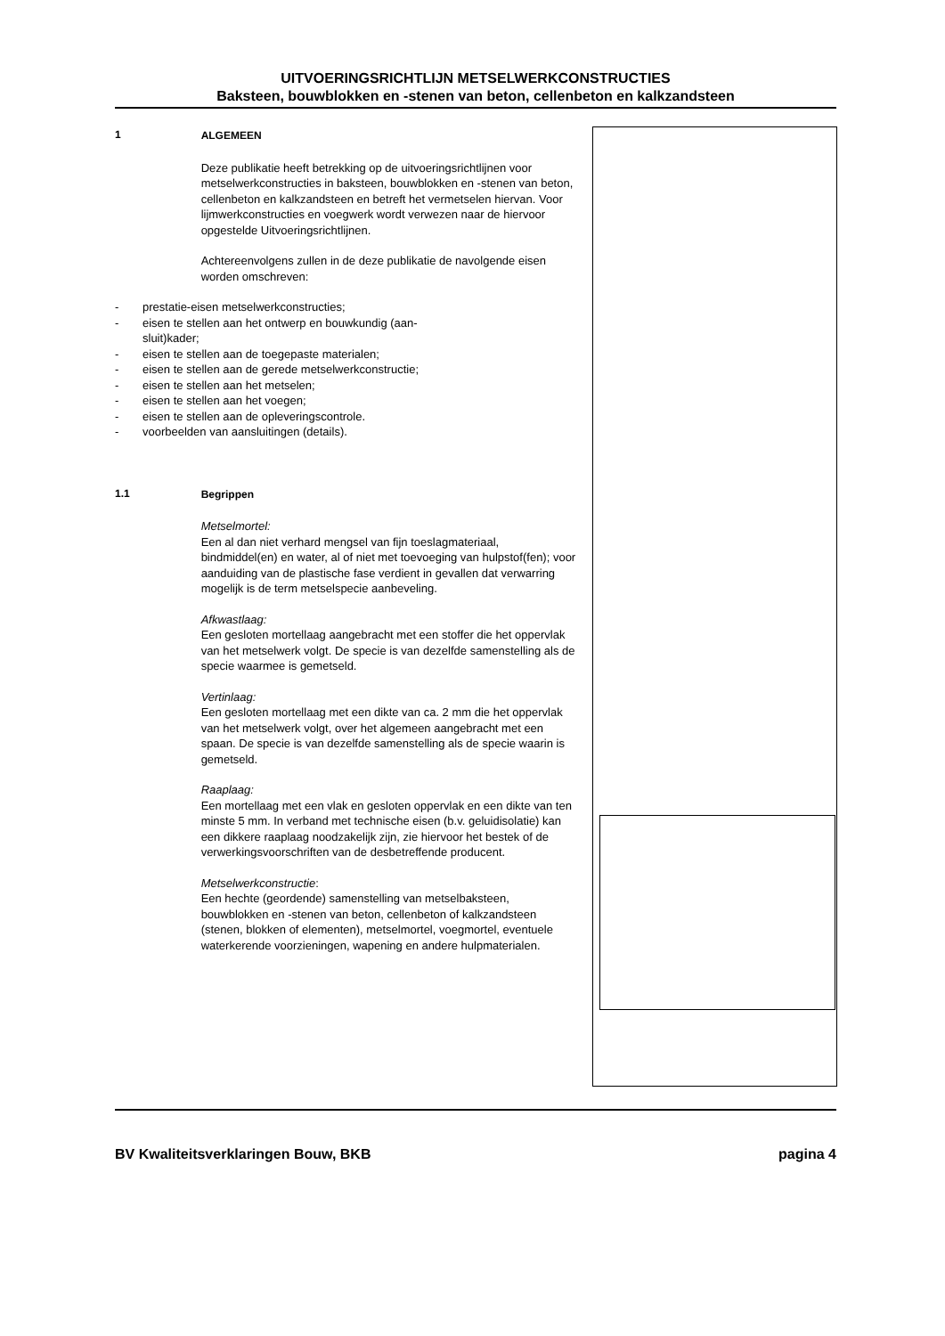UITVOERINGSRICHTLIJN METSELWERKCONSTRUCTIES
Baksteen, bouwblokken en -stenen van beton, cellenbeton en kalkzandsteen
1 ALGEMEEN
Deze publikatie heeft betrekking op de uitvoeringsrichtlijnen voor metselwerkconstructies in baksteen, bouwblokken en -stenen van beton, cellenbeton en kalkzandsteen en betreft het vermetselen hiervan. Voor lijmwerkconstructies en voegwerk wordt verwezen naar de hiervoor opgestelde Uitvoeringsrichtlijnen.
Achtereenvolgens zullen in de deze publikatie de navolgende eisen worden omschreven:
- prestatie-eisen metselwerkconstructies;
- eisen te stellen aan het ontwerp en bouwkundig (aan-
sluit)kader;
- eisen te stellen aan de toegepaste materialen;
- eisen te stellen aan de gerede metselwerkconstructie;
- eisen te stellen aan het metselen;
- eisen te stellen aan het voegen;
- eisen te stellen aan de opleveringscontrole.
- voorbeelden van aansluitingen (details).
1.1 Begrippen
Metselmortel:
Een al dan niet verhard mengsel van fijn toeslagmateriaal, bindmiddel(en) en water, al of niet met toevoeging van hulpstof(fen); voor aanduiding van de plastische fase verdient in gevallen dat verwarring mogelijk is de term metselspecie aanbeveling.
Afkwastlaag:
Een gesloten mortellaag aangebracht met een stoffer die het oppervlak van het metselwerk volgt. De specie is van dezelfde samenstelling als de specie waarmee is gemetseld.
Vertinlaag:
Een gesloten mortellaag met een dikte van ca. 2 mm die het oppervlak van het metselwerk volgt, over het algemeen aangebracht met een spaan. De specie is van dezelfde samenstelling als de specie waarin is gemetseld.
Raaplaag:
Een mortellaag met een vlak en gesloten oppervlak en een dikte van ten minste 5 mm. In verband met technische eisen (b.v. geluidisolatie) kan een dikkere raaplaag noodzakelijk zijn, zie hiervoor het bestek of de verwerkingsvoorschriften van de desbetreffende producent.
Metselwerkconstructie:
Een hechte (geordende) samenstelling van metselbaksteen, bouwblokken en -stenen van beton, cellenbeton of kalkzandsteen (stenen, blokken of elementen), metselmortel, voegmortel, eventuele waterkerende voorzieningen, wapening en andere hulpmaterialen.
BV Kwaliteitsverklaringen Bouw, BKB pagina 4